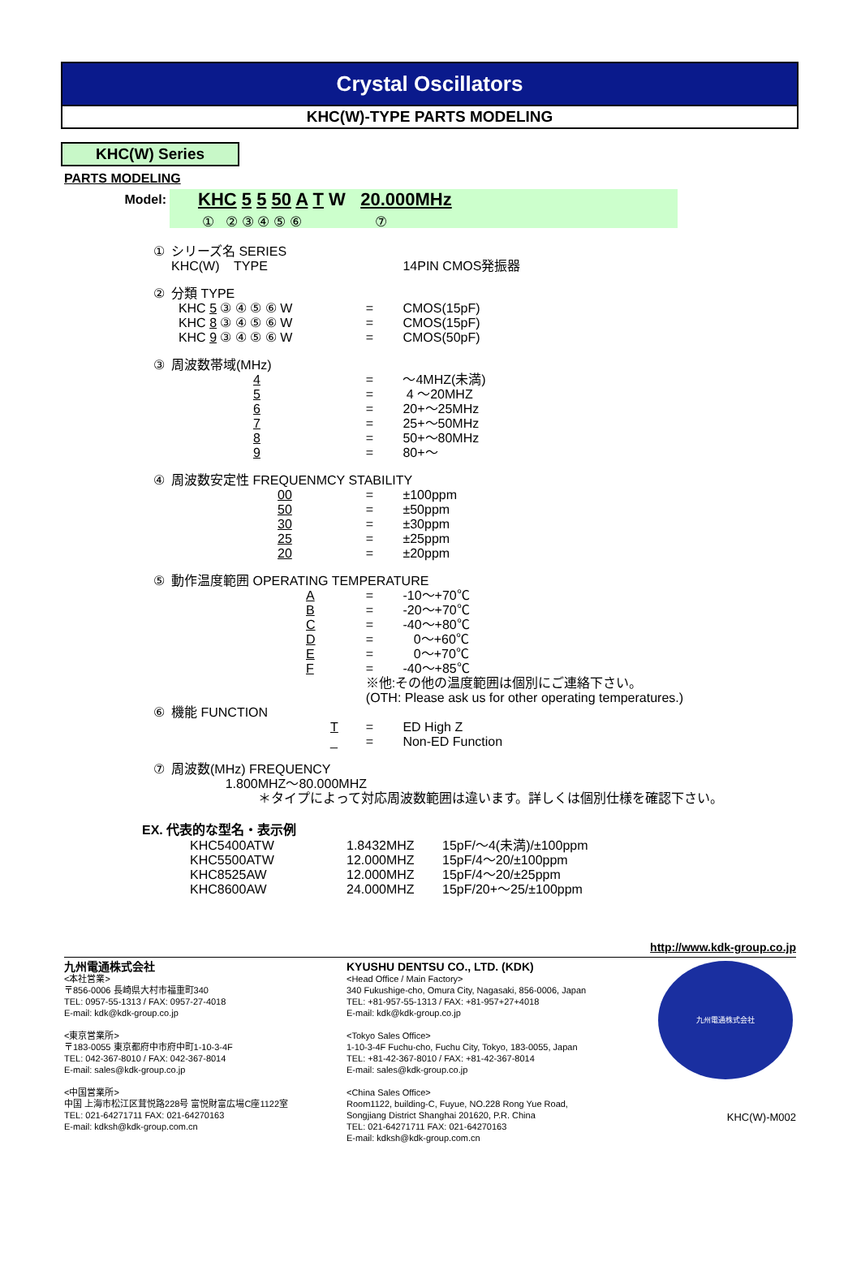Crystal Oscillators
KHC(W)-TYPE PARTS MODELING
KHC(W) Series
PARTS MODELING
Model:
KHC 5 5 50 A T W 20.000MHz
① ② ③ ④ ⑤ ⑥ ⑦
| ① | シリーズ名 SERIES KHC(W) TYPE | | 14PIN CMOS発振器 |
| ② | 分類 TYPE | | |
| | KHC 5 ③ ④ ⑤ ⑥ W | = | CMOS(15pF) |
| | KHC 8 ③ ④ ⑤ ⑥ W | = | CMOS(15pF) |
| | KHC 9 ③ ④ ⑤ ⑥ W | = | CMOS(50pF) |
| ③ | 周波数帯域(MHz) | | |
| | 4 | = | ～4MHZ(未満) |
| | 5 | = | 4 ～20MHZ |
| | 6 | = | 20+～25MHz |
| | 7 | = | 25+～50MHz |
| | 8 | = | 50+～80MHz |
| | 9 | = | 80+～ |
| ④ | 周波数安定性 FREQUENMCY STABILITY | | |
| | 00 | = | ±100ppm |
| | 50 | = | ±50ppm |
| | 30 | = | ±30ppm |
| | 25 | = | ±25ppm |
| | 20 | = | ±20ppm |
| ⑤ | 動作温度範囲 OPERATING TEMPERATURE | | |
| | A | = | -10～+70℃ |
| | B | = | -20～+70℃ |
| | C | = | -40～+80℃ |
| | D | = | 0～+60℃ |
| | E | = | 0～+70℃ |
| | F | = | -40～+85℃ |
| | | ※他:その他の温度範囲は個別にご連絡下さい。 (OTH: Please ask us for other operating temperatures.) | |
| ⑥ | 機能 FUNCTION | | |
| | T | = | ED High Z |
| | _ | = | Non-ED Function |
| ⑦ | 周波数(MHz) FREQUENCY 1.800MHZ～80.000MHZ ＊タイプによって対応周波数範囲は違います。詳しくは個別仕様を確認下さい。 | | |
EX. 代表的な型名・表示例
| KHC5400ATW | 1.8432MHZ | 15pF/～4(未満)/±100ppm |
| KHC5500ATW | 12.000MHZ | 15pF/4～20/±100ppm |
| KHC8525AW | 12.000MHZ | 15pF/4～20/±25ppm |
| KHC8600AW | 24.000MHZ | 15pF/20+～25/±100ppm |
http://www.kdk-group.co.jp
九州電通株式会社
<本社営業>
〒856-0006 長崎県大村市福重町340
TEL: 0957-55-1313 / FAX: 0957-27-4018
E-mail: kdk@kdk-group.co.jp
<東京営業所>
〒183-0055 東京都府中市府中町1-10-3-4F
TEL: 042-367-8010 / FAX: 042-367-8014
E-mail: sales@kdk-group.co.jp
<中国営業所>
中国 上海市松江区茸悦路228号 富悦財富広場C座1122室
TEL: 021-64271711 FAX: 021-64270163
E-mail: kdksh@kdk-group.com.cn
KYUSHU DENTSU CO., LTD. (KDK)
<Head Office / Main Factory>
340 Fukushige-cho, Omura City, Nagasaki, 856-0006, Japan
TEL: +81-957-55-1313 / FAX: +81-957+27+4018
E-mail: kdk@kdk-group.co.jp
<Tokyo Sales Office>
1-10-3-4F Fuchu-cho, Fuchu City, Tokyo, 183-0055, Japan
TEL: +81-42-367-8010 / FAX: +81-42-367-8014
E-mail: sales@kdk-group.co.jp
<China Sales Office>
Room1122, building-C, Fuyue, NO.228 Rong Yue Road,
Songjiang District Shanghai 201620, P.R. China
TEL: 021-64271711 FAX: 021-64270163
E-mail: kdksh@kdk-group.com.cn
九州電通株式会社
KHC(W)-M002